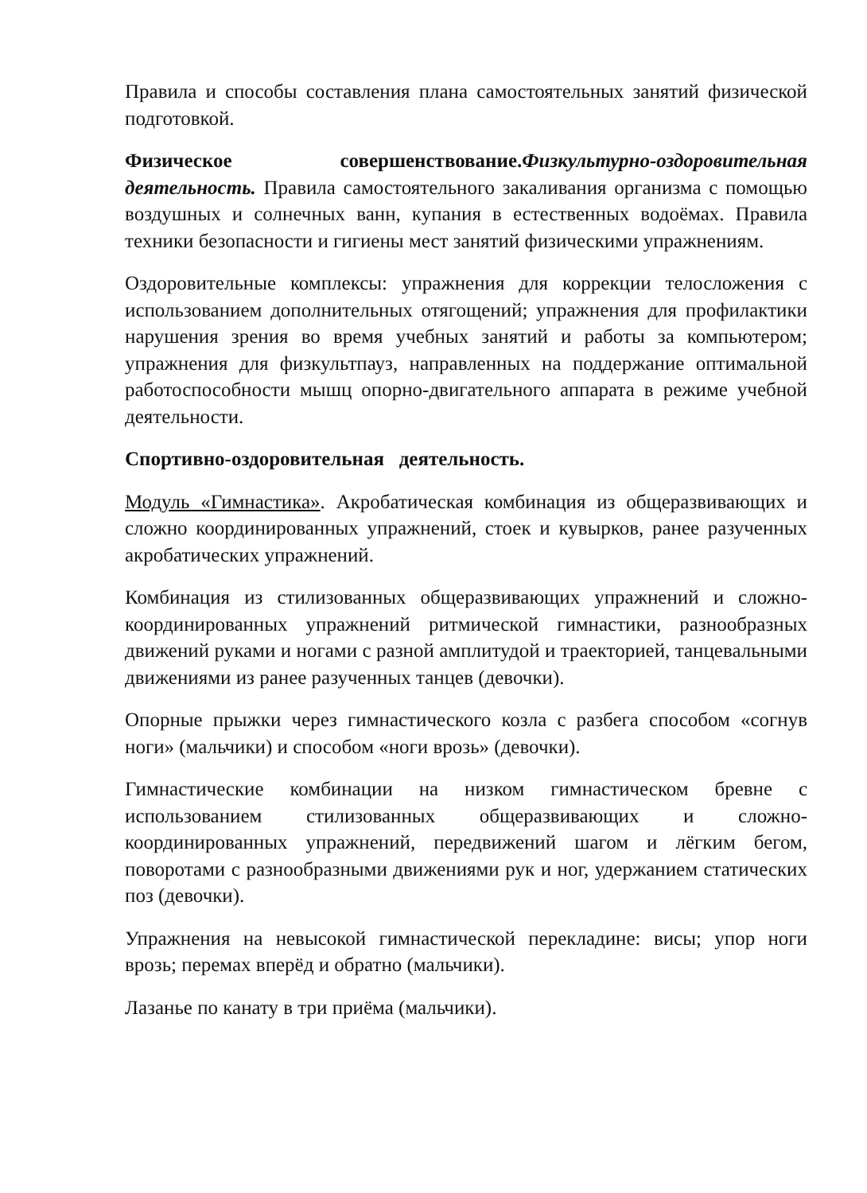Правила и способы составления плана самостоятельных занятий физической подготовкой.
Физическое совершенствование.Физкультурно-оздоровительная деятельность. Правила самостоятельного закаливания организма с помощью воздушных и солнечных ванн, купания в естественных водоёмах. Правила техники безопасности и гигиены мест занятий физическими упражнениям.
Оздоровительные комплексы: упражнения для коррекции телосложения с использованием дополнительных отягощений; упражнения для профилактики нарушения зрения во время учебных занятий и работы за компьютером; упражнения для физкультпауз, направленных на поддержание оптимальной работоспособности мышц опорно-двигательного аппарата в режиме учебной деятельности.
Спортивно-оздоровительная деятельность.
Модуль «Гимнастика». Акробатическая комбинация из общеразвивающих и сложно координированных упражнений, стоек и кувырков, ранее разученных акробатических упражнений.
Комбинация из стилизованных общеразвивающих упражнений и сложно-координированных упражнений ритмической гимнастики, разнообразных движений руками и ногами с разной амплитудой и траекторией, танцевальными движениями из ранее разученных танцев (девочки).
Опорные прыжки через гимнастического козла с разбега способом «согнув ноги» (мальчики) и способом «ноги врозь» (девочки).
Гимнастические комбинации на низком гимнастическом бревне с использованием стилизованных общеразвивающих и сложно-координированных упражнений, передвижений шагом и лёгким бегом, поворотами с разнообразными движениями рук и ног, удержанием статических поз (девочки).
Упражнения на невысокой гимнастической перекладине: висы; упор ноги врозь; перемах вперёд и обратно (мальчики).
Лазанье по канату в три приёма (мальчики).